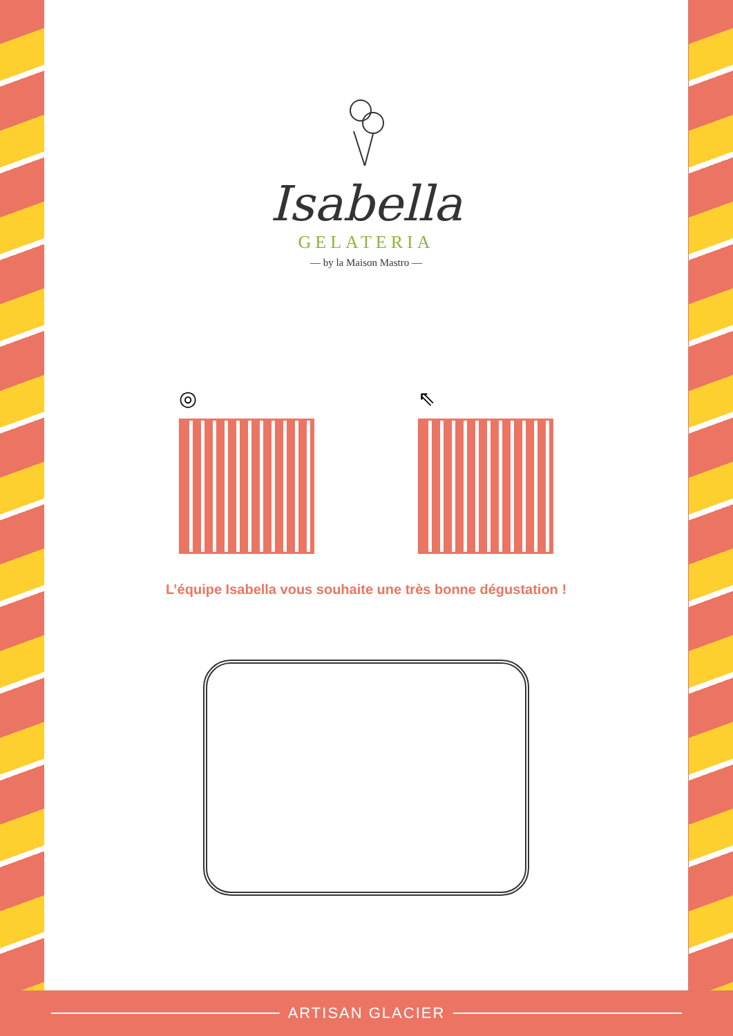Isabella
GELATERIA
— by la Maison Mastro —
◎ ⇖
L’équipe Isabella vous souhaite une très bonne dégustation !
ARTISAN GLACIER